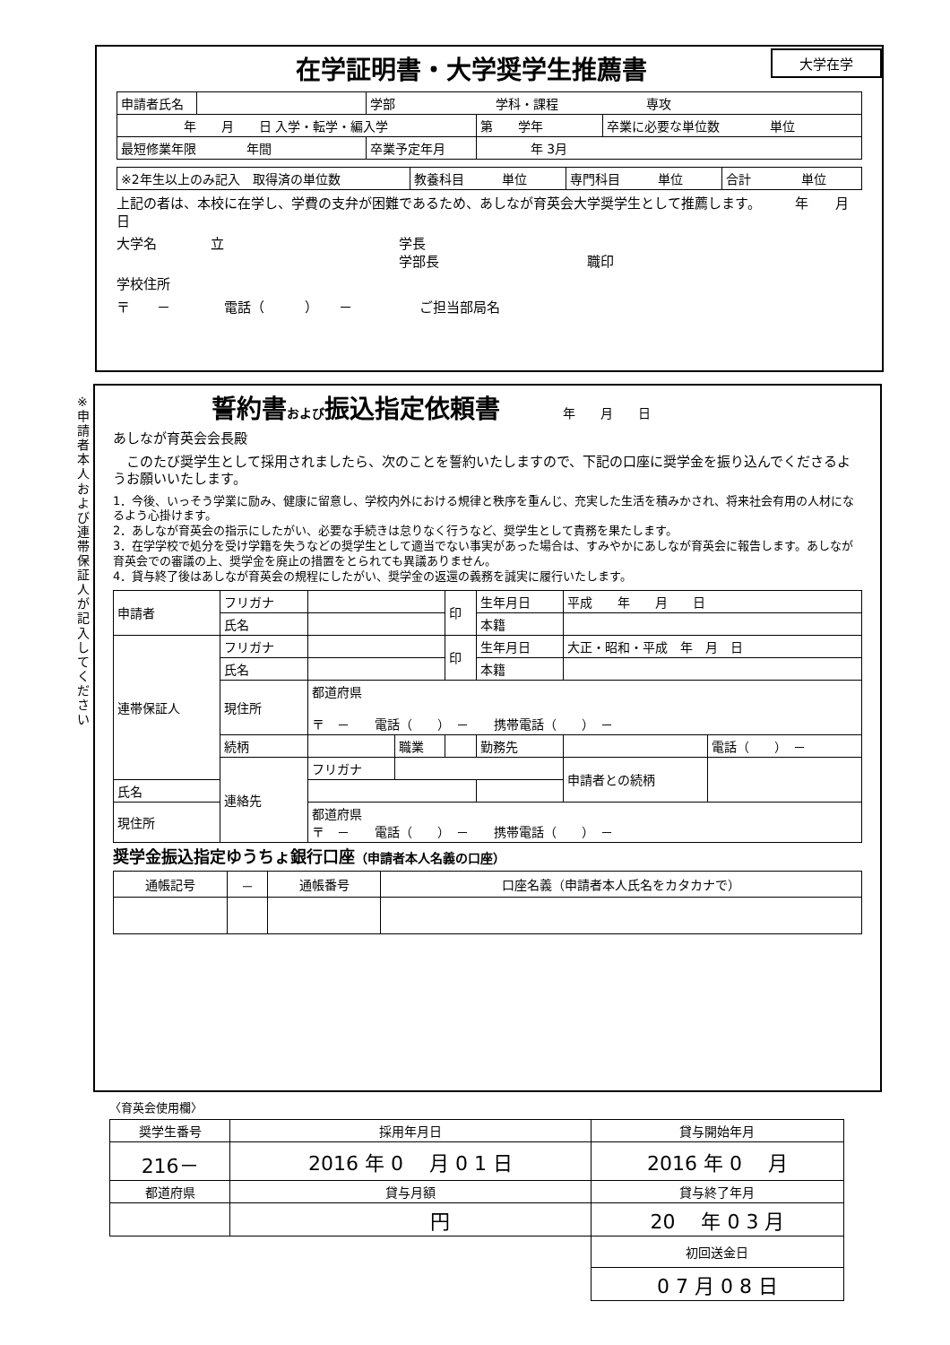※申請者本人および連帯保証人が記入してください
大学在学
在学証明書・大学奨学生推薦書
| 申請者氏名 | | 学部 学科・課程 専攻 | | |
| 年 月 日 入学・転学・編入学 | | | 第 学年 | 卒業に必要な単位数 単位 |
| 最短修業年限 年間 | | 卒業予定年月 | 年 3月 | |
| ※2年生以上のみ記入 取得済の単位数 | 教養科目 単位 | 専門科目 単位 | 合計 単位 |
上記の者は、本校に在学し、学費の支弁が困難であるため、あしなが育英会大学奨学生として推薦します。　　　年　　月　　日
大学名　　　　立　　　　　　　　　　　　　学長
　　　　　　　　　　　　　　　　　　　　　学部長　　　　　　　　　　　職印
学校住所
〒　　－　　　　電話（　　　）　　－　　　　　ご担当部局名
誓約書および振込指定依頼書　　　　年　　月　　日
あしなが育英会会長殿
　このたび奨学生として採用されましたら、次のことを誓約いたしますので、下記の口座に奨学金を振り込んでくださるようお願いいたします。
1．今後、いっそう学業に励み、健康に留意し、学校内外における規律と秩序を重んじ、充実した生活を積みかされ、将来社会有用の人材になるよう心掛けます。
2．あしなが育英会の指示にしたがい、必要な手続きは怠りなく行うなど、奨学生として責務を果たします。
3．在学学校で処分を受け学籍を失うなどの奨学生として適当でない事実があった場合は、すみやかにあしなが育英会に報告します。あしなが育英会での審議の上、奨学金を廃止の措置をとられても異議ありません。
4．貸与終了後はあしなが育英会の規程にしたがい、奨学金の返還の義務を誠実に履行いたします。
| 申請者 | フリガナ | | | 印 | 生年月日 | 平成 年 月 日 | |
| | 氏名 | | | | 本籍 | | |
| 連帯保証人 | フリガナ | | | 印 | 生年月日 | 大正・昭和・平成 年 月 日 | |
| | 氏名 | | | | 本籍 | | |
| | 現住所 | 都道府県 〒 － 電話（ ） － 携帯電話（ ） － | | | | | |
| | 続柄 | | 職業 | | 勤務先 | | 電話（ ） － |
| | 連絡先 | フリガナ | | | | 申請者との続柄 | |
| 氏名 | | | | | | | |
| 現住所 | | 都道府県 〒 － 電話（ ） － 携帯電話（ ） － | | | | | |
奨学金振込指定ゆうちょ銀行口座（申請者本人名義の口座）
| 通帳記号 | － | 通帳番号 | 口座名義（申請者本人氏名をカタカナで） |
| --- | --- | --- | --- |
〈育英会使用欄〉
| 奨学生番号 | 採用年月日 | 貸与開始年月 |
| --- | --- | --- |
| 216－ | 2016 年 0 月 0 1 日 | 2016 年 0 月 |
| 都道府県 | 貸与月額 | 貸与終了年月 |
| | 円 | 20 年 0 3 月 |
| | | 初回送金日 |
| | | 0 7 月 0 8 日 |